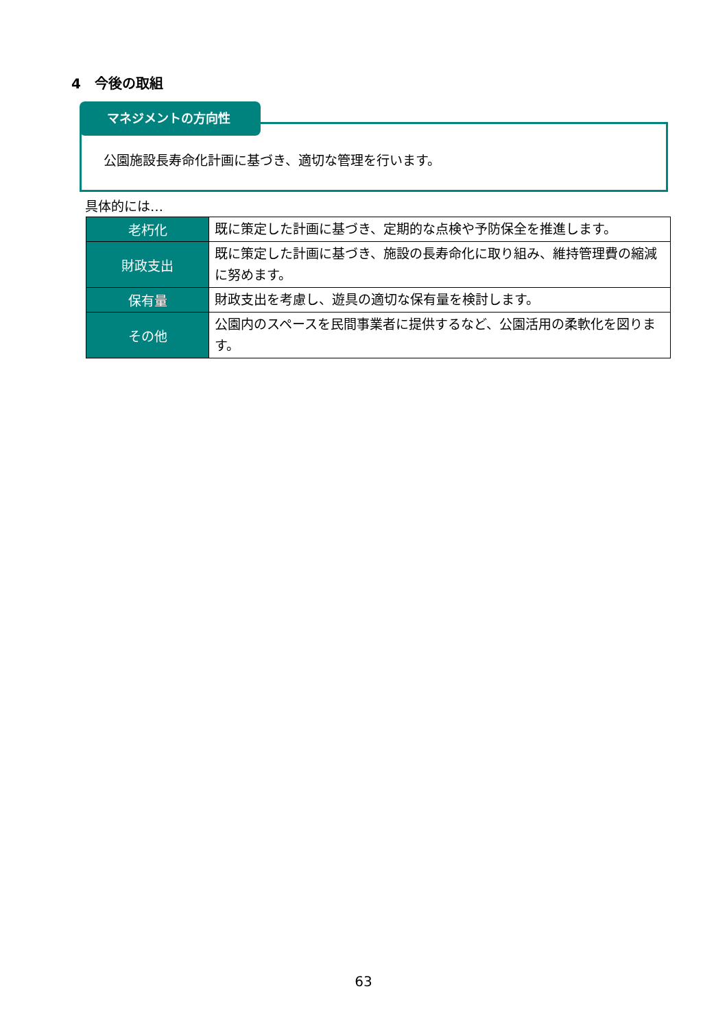4　今後の取組
公園施設長寿命化計画に基づき、適切な管理を行います。
マネジメントの方向性
具体的には…
| 老朽化 | 既に策定した計画に基づき、定期的な点検や予防保全を推進します。 |
| 財政支出 | 既に策定した計画に基づき、施設の長寿命化に取り組み、維持管理費の縮減に努めます。 |
| 保有量 | 財政支出を考慮し、遊具の適切な保有量を検討します。 |
| その他 | 公園内のスペースを民間事業者に提供するなど、公園活用の柔軟化を図ります。 |
63